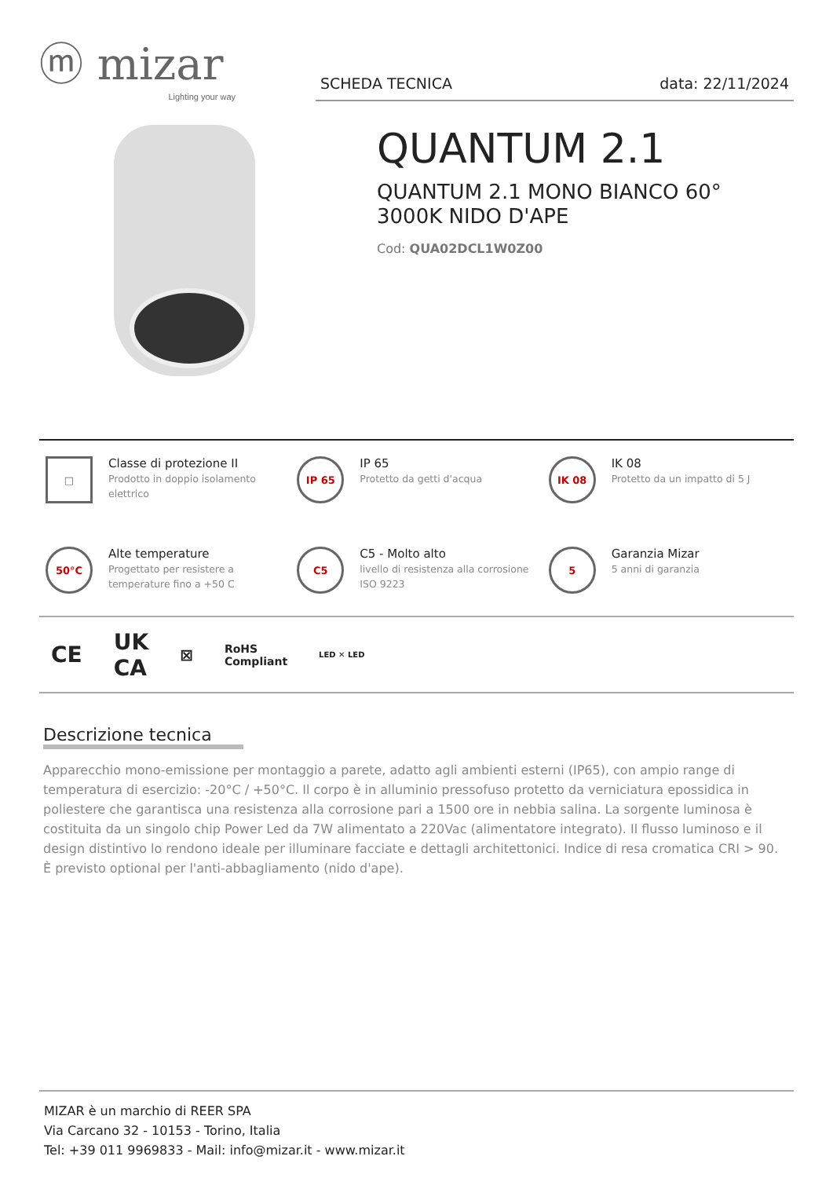ⓜ mizar
Lighting your way
SCHEDA TECNICA data: 22/11/2024
QUANTUM 2.1
QUANTUM 2.1 MONO BIANCO 60°
3000K NIDO D'APE
Cod: QUA02DCL1W0Z00
□
Classe di protezione II
Prodotto in doppio isolamento elettrico
IP 65
IP 65
Protetto da getti d'acqua
IK 08
IK 08
Protetto da un impatto di 5 J
50°C
Alte temperature
Progettato per resistere a temperature fino a +50 C
C5
C5 - Molto alto
livello di resistenza alla corrosione ISO 9223
5
Garanzia Mizar
5 anni di garanzia
CE UK
CA ⊠ RoHS
Compliant LED ✕ LED
Descrizione tecnica
Apparecchio mono-emissione per montaggio a parete, adatto agli ambienti esterni (IP65), con ampio range di temperatura di esercizio: -20°C / +50°C. Il corpo è in alluminio pressofuso protetto da verniciatura epossidica in poliestere che garantisca una resistenza alla corrosione pari a 1500 ore in nebbia salina. La sorgente luminosa è costituita da un singolo chip Power Led da 7W alimentato a 220Vac (alimentatore integrato). Il flusso luminoso e il design distintivo lo rendono ideale per illuminare facciate e dettagli architettonici. Indice di resa cromatica CRI > 90. È previsto optional per l'anti-abbagliamento (nido d'ape).
MIZAR è un marchio di REER SPA
Via Carcano 32 - 10153 - Torino, Italia
Tel: +39 011 9969833 - Mail: info@mizar.it - www.mizar.it